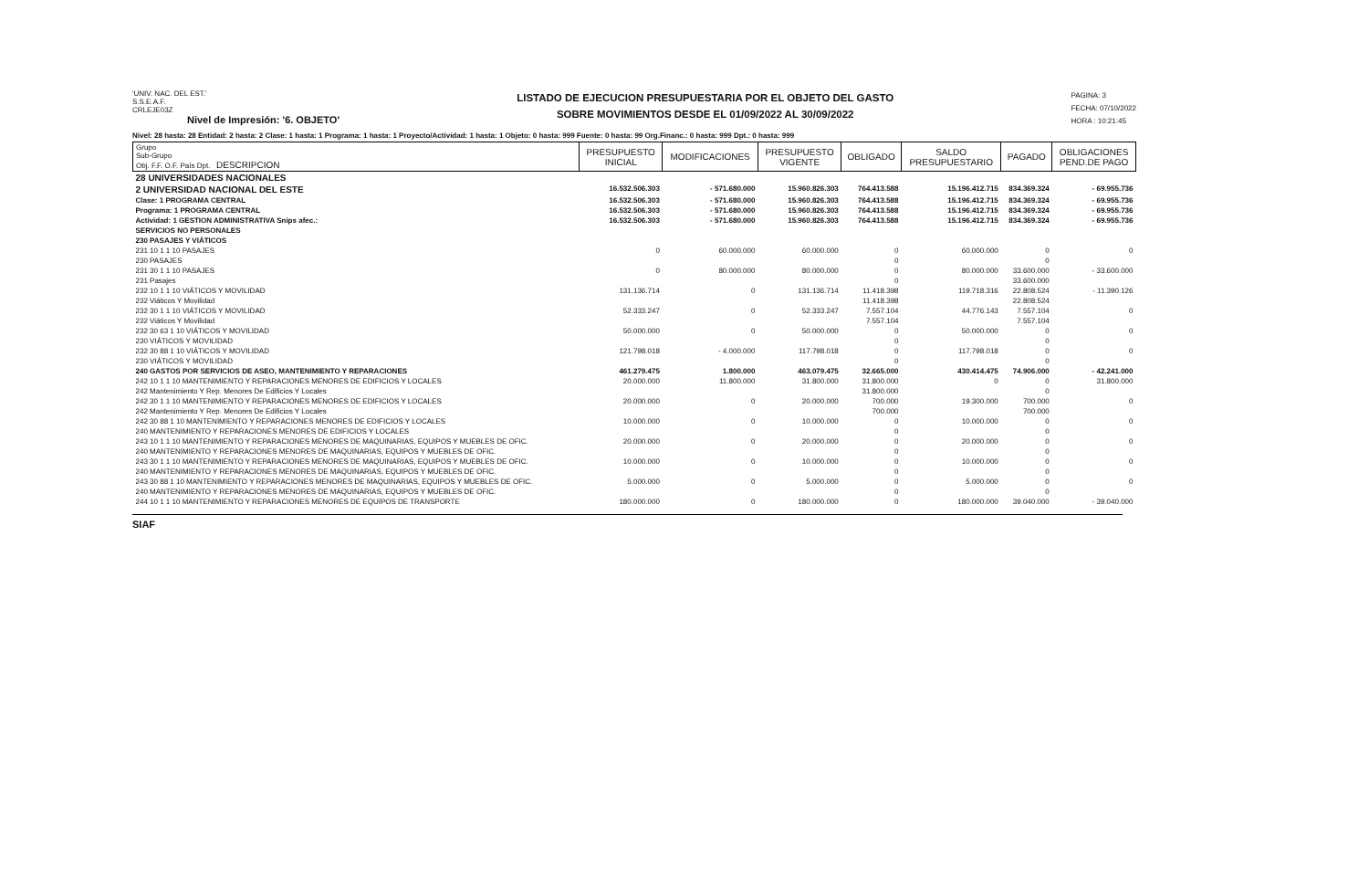'UNIV. NAC. DEL EST.'
S.S.E.A.F.
CRLEJE03Z
Nivel de Impresión: '6. OBJETO'
LISTADO DE EJECUCION PRESUPUESTARIA POR EL OBJETO DEL GASTO
SOBRE MOVIMIENTOS DESDE EL 01/09/2022 AL 30/09/2022
PAGINA: 3
FECHA: 07/10/2022
HORA : 10:21:45
Nivel: 28 hasta: 28 Entidad: 2 hasta: 2 Clase: 1 hasta: 1 Programa: 1 hasta: 1 Proyecto/Actividad: 1 hasta: 1 Objeto: 0 hasta: 999 Fuente: 0 hasta: 99 Org.Financ.: 0 hasta: 999 Dpt.: 0 hasta: 999
| Grupo Sub-Grupo Obj. F.F. O.F. País Dpt. DESCRIPCION | PRESUPUESTO INICIAL | MODIFICACIONES | PRESUPUESTO VIGENTE | OBLIGADO | SALDO PRESUPUESTARIO | PAGADO | OBLIGACIONES PEND.DE PAGO |
| --- | --- | --- | --- | --- | --- | --- | --- |
| 28 UNIVERSIDADES NACIONALES | | | | | | | |
| 2 UNIVERSIDAD NACIONAL DEL ESTE | 16.532.506.303 | - 571.680.000 | 15.960.826.303 | 764.413.588 | 15.196.412.715 | 834.369.324 | - 69.955.736 |
| Clase: 1 PROGRAMA CENTRAL | 16.532.506.303 | - 571.680.000 | 15.960.826.303 | 764.413.588 | 15.196.412.715 | 834.369.324 | - 69.955.736 |
| Programa: 1 PROGRAMA CENTRAL | 16.532.506.303 | - 571.680.000 | 15.960.826.303 | 764.413.588 | 15.196.412.715 | 834.369.324 | - 69.955.736 |
| Actividad: 1 GESTION ADMINISTRATIVA Snips afec.: | 16.532.506.303 | - 571.680.000 | 15.960.826.303 | 764.413.588 | 15.196.412.715 | 834.369.324 | - 69.955.736 |
| SERVICIOS NO PERSONALES | | | | | | | |
| 230 PASAJES Y VIÁTICOS | | | | | | | |
| 231 10 1 1 10 PASAJES | 0 | 60.000.000 | 60.000.000 | 0 | 60.000.000 | 0 | 0 |
| 230 PASAJES | | | | 0 | | 0 | |
| 231 30 1 1 10 PASAJES | 0 | 80.000.000 | 80.000.000 | 0 | 80.000.000 | 33.600.000 | - 33.600.000 |
| 231 Pasajes | | | | 0 | | 33.600.000 | |
| 232 10 1 1 10 VIÁTICOS Y MOVILIDAD | 131.136.714 | 0 | 131.136.714 | 11.418.398 | 119.718.316 | 22.808.524 | - 11.390.126 |
| 232 Viáticos Y Movilidad | | | | 11.418.398 | | 22.808.524 | |
| 232 30 1 1 10 VIÁTICOS Y MOVILIDAD | 52.333.247 | 0 | 52.333.247 | 7.557.104 | 44.776.143 | 7.557.104 | 0 |
| 232 Viáticos Y Movilidad | | | | 7.557.104 | | 7.557.104 | |
| 232 30 63 1 10 VIÁTICOS Y MOVILIDAD | 50.000.000 | 0 | 50.000.000 | 0 | 50.000.000 | 0 | 0 |
| 230 VIÁTICOS Y MOVILIDAD | | | | 0 | | 0 | |
| 232 30 88 1 10 VIÁTICOS Y MOVILIDAD | 121.798.018 | - 4.000.000 | 117.798.018 | 0 | 117.798.018 | 0 | 0 |
| 230 VIÁTICOS Y MOVILIDAD | | | | 0 | | 0 | |
| 240 GASTOS POR SERVICIOS DE ASEO, MANTENIMIENTO Y REPARACIONES | 461.279.475 | 1.800.000 | 463.079.475 | 32.665.000 | 430.414.475 | 74.906.000 | - 42.241.000 |
| 242 10 1 1 10 MANTENIMIENTO Y REPARACIONES MENORES DE EDIFICIOS Y LOCALES | 20.000.000 | 11.800.000 | 31.800.000 | 31.800.000 | 0 | 0 | 31.800.000 |
| 242 Mantenimiento Y Rep. Menores De Edificios Y Locales | | | | 31.800.000 | | 0 | |
| 242 30 1 1 10 MANTENIMIENTO Y REPARACIONES MENORES DE EDIFICIOS Y LOCALES | 20.000.000 | 0 | 20.000.000 | 700.000 | 19.300.000 | 700.000 | 0 |
| 242 Mantenimiento Y Rep. Menores De Edificios Y Locales | | | | 700.000 | | 700.000 | |
| 242 30 88 1 10 MANTENIMIENTO Y REPARACIONES MENORES DE EDIFICIOS Y LOCALES | 10.000.000 | 0 | 10.000.000 | 0 | 10.000.000 | 0 | 0 |
| 240 MANTENIMIENTO Y REPARACIONES MENORES DE EDIFICIOS Y LOCALES | | | | 0 | | 0 | |
| 243 10 1 1 10 MANTENIMIENTO Y REPARACIONES MENORES DE MAQUINARIAS, EQUIPOS Y MUEBLES DE OFIC. | 20.000.000 | 0 | 20.000.000 | 0 | 20.000.000 | 0 | 0 |
| 240 MANTENIMIENTO Y REPARACIONES MENORES DE MAQUINARIAS, EQUIPOS Y MUEBLES DE OFIC. | | | | 0 | | 0 | |
| 243 30 1 1 10 MANTENIMIENTO Y REPARACIONES MENORES DE MAQUINARIAS, EQUIPOS Y MUEBLES DE OFIC. | 10.000.000 | 0 | 10.000.000 | 0 | 10.000.000 | 0 | 0 |
| 240 MANTENIMIENTO Y REPARACIONES MENORES DE MAQUINARIAS, EQUIPOS Y MUEBLES DE OFIC. | | | | 0 | | 0 | |
| 243 30 88 1 10 MANTENIMIENTO Y REPARACIONES MENORES DE MAQUINARIAS, EQUIPOS Y MUEBLES DE OFIC. | 5.000.000 | 0 | 5.000.000 | 0 | 5.000.000 | 0 | 0 |
| 240 MANTENIMIENTO Y REPARACIONES MENORES DE MAQUINARIAS, EQUIPOS Y MUEBLES DE OFIC. | | | | 0 | | 0 | |
| 244 10 1 1 10 MANTENIMIENTO Y REPARACIONES MENORES DE EQUIPOS DE TRANSPORTE | 180.000.000 | 0 | 180.000.000 | 0 | 180.000.000 | 39.040.000 | - 39.040.000 |
SIAF